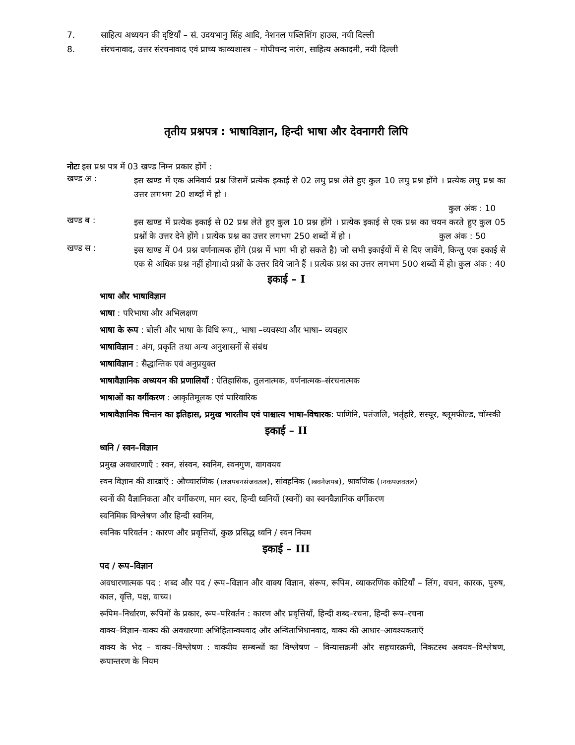7. साहित्य अध्ययन की दृष्टियाँ – सं. उदयभानु सिंह आदि, नेशनल पब्लिशिंग हाउस, नयी दिल्ली
8. संरचनावाद, उत्तर संरचनावाद एवं प्राच्य काव्यशास्त्र – गोपीचन्द नारंग, साहित्य अकादमी, नयी दिल्ली
तृतीय प्रश्नपत्र : भाषाविज्ञान, हिन्दी भाषा और देवनागरी लिपि
नोटः इस प्रश्न पत्र में 03 खण्ड निम्न प्रकार होंगें :
खण्ड अ :
इस खण्ड में एक अनिवार्य प्रश्न जिसमें प्रत्येक इकाई से 02 लघु प्रश्न लेते हुए कुल 10 लघु प्रश्न होंगे । प्रत्येक लघु प्रश्न का उत्तर लगभग 20 शब्दों में हो ।
कुल अंक : 10
खण्ड ब :
इस खण्ड में प्रत्येक इकाई से 02 प्रश्न लेते हुए कुल 10 प्रश्न होंगे । प्रत्येक इकाई से एक प्रश्न का चयन करते हुए कुल 05 प्रश्नों के उत्तर देने होंगे । प्रत्येक प्रश्न का उत्तर लगभग 250 शब्दों में हो । कुल अंक : 50
खण्ड स :
इस खण्ड में 04 प्रश्न वर्णनात्मक होंगे (प्रश्न में भाग भी हो सकते है) जो सभी इकाईयों में से दिए जावेंगे, किन्तु एक इकाई से एक से अधिक प्रश्न नहीं होगा।दो प्रश्नों के उत्तर दिये जाने हैं । प्रत्येक प्रश्न का उत्तर लगभग 500 शब्दों में हो। कुल अंक : 40
इकाई – I
भाषा और भाषाविज्ञान
भाषा : परिभाषा और अभिलक्षण
भाषा के रूप : बोली और भाषा के विधि रूप,, भाषा –व्यवस्था और भाषा– व्यवहार
भाषाविज्ञान : अंग, प्रकृति तथा अन्य अनुशासनों से संबंध
भाषाविज्ञान : सैद्धान्तिक एवं अनुप्रयुक्त
भाषावैज्ञानिक अध्ययन की प्रणालियाँ : ऐतिहासिक, तुलनात्मक, वर्णनात्मक–संरचनात्मक
भाषाओं का वर्गीकरण : आकृतिमूलक एवं पारिवारिक
भाषावैज्ञानिक चिन्तन का इतिहास, प्रमुख भारतीय एवं पाश्चात्य भाषा–विचारक: पाणिनि, पतंजलि, भर्तृहरि, सस्यूर, ब्लूमफील्ड, चॉम्स्की
इकाई – II
ध्वनि / स्वन–विज्ञान
प्रमुख अवधारणाएँ : स्वन, संस्वन, स्वनिम, स्वनगुण, वागवयव
स्वन विज्ञान की शाखाएँ : औच्चारणिक (।तजपबनसंजवतल), सांवहनिक (।बवनेजपब), श्रावणिक (।नकपजवतल)
स्वनों की वैज्ञानिकता और वर्गीकरण, मान स्वर, हिन्दी ध्वनियों (स्वनों) का स्वनवैज्ञानिक वर्गीकरण
स्वनिमिक विश्लेषण और हिन्दी स्वनिम,
स्वनिक परिवर्तन : कारण और प्रवृत्तियाँ, कुछ प्रसिद्ध ध्वनि / स्वन नियम
इकाई – III
पद / रूप–विज्ञान
अवधारणात्मक पद : शब्द और पद / रूप–विज्ञान और वाक्य विज्ञान, संरूप, रूपिम, व्याकरणिक कोटियाँ – लिंग, वचन, कारक, पुरुष, काल, वृत्ति, पक्ष, वाच्य।
रूपिम–निर्धारण, रूपिमों के प्रकार, रूप–परिवर्तन : कारण और प्रवृत्तियाँ, हिन्दी शब्द–रचना, हिन्दी रूप–रचना
वाक्य–विज्ञान–वाक्य की अवधारणाः अभिहितान्वयवाद और अन्विताभिधानवाद, वाक्य की आधार–आवश्यकताएँ
वाक्य के भेद – वाक्य–विश्लेषण : वाक्यीय सम्बन्धों का विश्लेषण – विन्यासक्रमी और सहचारक्रमी, निकटस्थ अवयव–विश्लेषण, रूपान्तरण के नियम